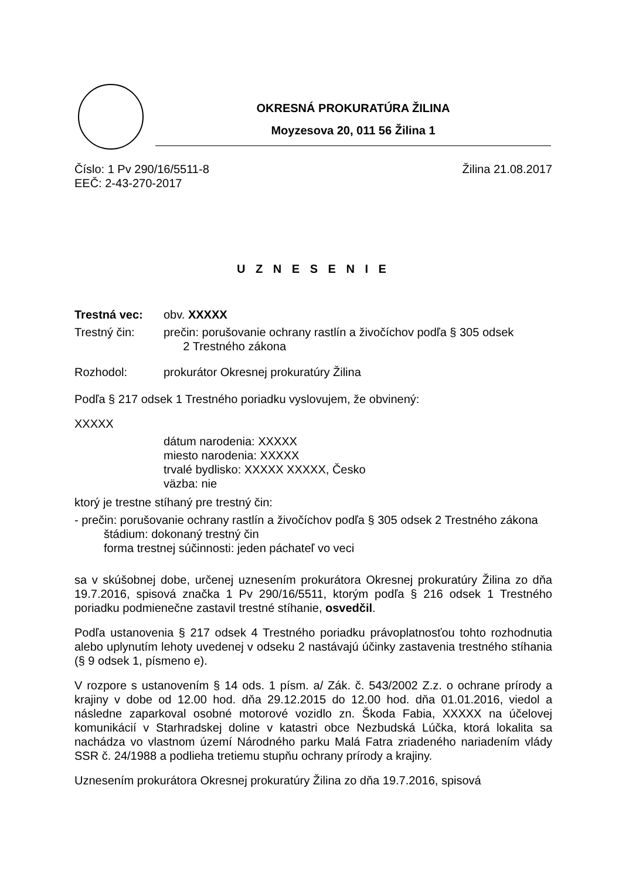OKRESNÁ PROKURATÚRA ŽILINA
Moyzesova 20, 011 56 Žilina 1
Číslo: 1 Pv 290/16/5511-8 Žilina 21.08.2017
EEČ: 2-43-270-2017
U Z N E S E N I E
Trestná vec: obv. XXXXX
Trestný čin: prečin: porušovanie ochrany rastlín a živočíchov podľa § 305 odsek
2 Trestného zákona
Rozhodol: prokurátor Okresnej prokuratúry Žilina
Podľa § 217 odsek 1 Trestného poriadku vyslovujem, že obvinený:
XXXXX
dátum narodenia: XXXXX
miesto narodenia: XXXXX
trvalé bydlisko: XXXXX XXXXX, Česko
väzba: nie
ktorý je trestne stíhaný pre trestný čin:
- prečin: porušovanie ochrany rastlín a živočíchov podľa § 305 odsek 2 Trestného zákona
štádium: dokonaný trestný čin
forma trestnej súčinnosti: jeden páchateľ vo veci
sa v skúšobnej dobe, určenej uznesením prokurátora Okresnej prokuratúry Žilina zo dňa 19.7.2016, spisová značka 1 Pv 290/16/5511, ktorým podľa § 216 odsek 1 Trestného poriadku podmienečne zastavil trestné stíhanie, osvedčil.
Podľa ustanovenia § 217 odsek 4 Trestného poriadku právoplatnosťou tohto rozhodnutia alebo uplynutím lehoty uvedenej v odseku 2 nastávajú účinky zastavenia trestného stíhania (§ 9 odsek 1, písmeno e).
V rozpore s ustanovením § 14 ods. 1 písm. a/ Zák. č. 543/2002 Z.z. o ochrane prírody a krajiny v dobe od 12.00 hod. dňa 29.12.2015 do 12.00 hod. dňa 01.01.2016, viedol a následne zaparkoval osobné motorové vozidlo zn. Škoda Fabia, XXXXX na účelovej komunikácií v Starhradskej doline v katastri obce Nezbudská Lúčka, ktorá lokalita sa nachádza vo vlastnom území Národného parku Malá Fatra zriadeného nariadením vlády SSR č. 24/1988 a podlieha tretiemu stupňu ochrany prírody a krajiny.
Uznesením prokurátora Okresnej prokuratúry Žilina zo dňa 19.7.2016, spisová